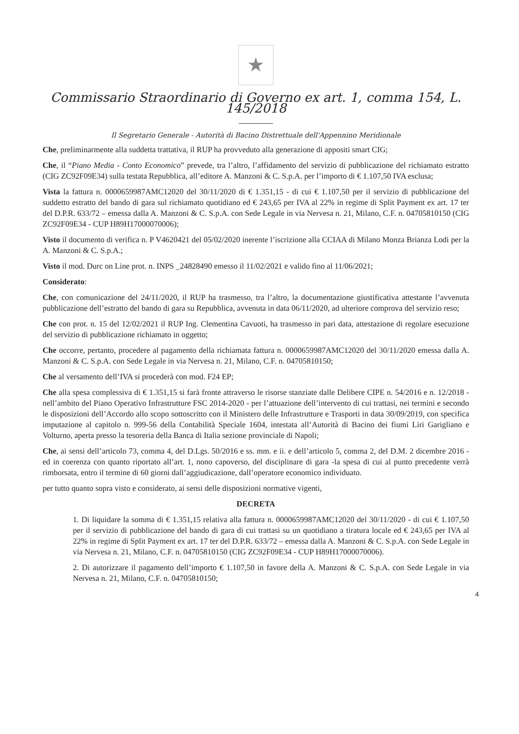★
Commissario Straordinario di Governo ex art. 1, comma 154, L. 145/2018
Il Segretario Generale - Autorità di Bacino Distrettuale dell'Appennino Meridionale
Che, preliminarmente alla suddetta trattativa, il RUP ha provveduto alla generazione di appositi smart CIG;
Che, il “Piano Media - Conto Economico” prevede, tra l’altro, l’affidamento del servizio di pubblicazione del richiamato estratto (CIG ZC92F09E34) sulla testata Repubblica, all’editore A. Manzoni & C. S.p.A. per l’importo di € 1.107,50 IVA esclusa;
Vista la fattura n. 0000659987AMC12020 del 30/11/2020 di € 1.351,15 - di cui € 1.107,50 per il servizio di pubblicazione del suddetto estratto del bando di gara sul richiamato quotidiano ed € 243,65 per IVA al 22% in regime di Split Payment ex art. 17 ter del D.P.R. 633/72 – emessa dalla A. Manzoni & C. S.p.A. con Sede Legale in via Nervesa n. 21, Milano, C.F. n. 04705810150 (CIG ZC92F09E34 - CUP H89H17000070006);
Visto il documento di verifica n. P V4620421 del 05/02/2020 inerente l’iscrizione alla CCIAA di Milano Monza Brianza Lodi per la A. Manzoni & C. S.p.A.;
Visto il mod. Durc on Line prot. n. INPS _24828490 emesso il 11/02/2021 e valido fino al 11/06/2021;
Considerato:
Che, con comunicazione del 24/11/2020, il RUP ha trasmesso, tra l’altro, la documentazione giustificativa attestante l’avvenuta pubblicazione dell’estratto del bando di gara su Repubblica, avvenuta in data 06/11/2020, ad ulteriore comprova del servizio reso;
Che con prot. n. 15 del 12/02/2021 il RUP Ing. Clementina Cavuoti, ha trasmesso in pari data, attestazione di regolare esecuzione del servizio di pubblicazione richiamato in oggetto;
Che occorre, pertanto, procedere al pagamento della richiamata fattura n. 0000659987AMC12020 del 30/11/2020 emessa dalla A. Manzoni & C. S.p.A. con Sede Legale in via Nervesa n. 21, Milano, C.F. n. 04705810150;
Che al versamento dell’IVA si procederà con mod. F24 EP;
Che alla spesa complessiva di € 1.351,15 si farà fronte attraverso le risorse stanziate dalle Delibere CIPE n. 54/2016 e n. 12/2018 - nell’ambito del Piano Operativo Infrastrutture FSC 2014-2020 - per l’attuazione dell’intervento di cui trattasi, nei termini e secondo le disposizioni dell’Accordo allo scopo sottoscritto con il Ministero delle Infrastrutture e Trasporti in data 30/09/2019, con specifica imputazione al capitolo n. 999-56 della Contabilità Speciale 1604, intestata all’Autorità di Bacino dei fiumi Liri Garigliano e Volturno, aperta presso la tesoreria della Banca di Italia sezione provinciale di Napoli;
Che, ai sensi dell’articolo 73, comma 4, del D.Lgs. 50/2016 e ss. mm. e ii. e dell’articolo 5, comma 2, del D.M. 2 dicembre 2016 - ed in coerenza con quanto riportato all’art. 1, nono capoverso, del disciplinare di gara -la spesa di cui al punto precedente verrà rimborsata, entro il termine di 60 giorni dall’aggiudicazione, dall’operatore economico individuato.
per tutto quanto sopra visto e considerato, ai sensi delle disposizioni normative vigenti,
DECRETA
1. Di liquidare la somma di € 1.351,15 relativa alla fattura n. 0000659987AMC12020 del 30/11/2020 - di cui € 1.107,50 per il servizio di pubblicazione del bando di gara di cui trattasi su un quotidiano a tiratura locale ed € 243,65 per IVA al 22% in regime di Split Payment ex art. 17 ter del D.P.R. 633/72 – emessa dalla A. Manzoni & C. S.p.A. con Sede Legale in via Nervesa n. 21, Milano, C.F. n. 04705810150 (CIG ZC92F09E34 - CUP H89H17000070006).
2. Di autorizzare il pagamento dell’importo € 1.107,50 in favore della A. Manzoni & C. S.p.A. con Sede Legale in via Nervesa n. 21, Milano, C.F. n. 04705810150;
4